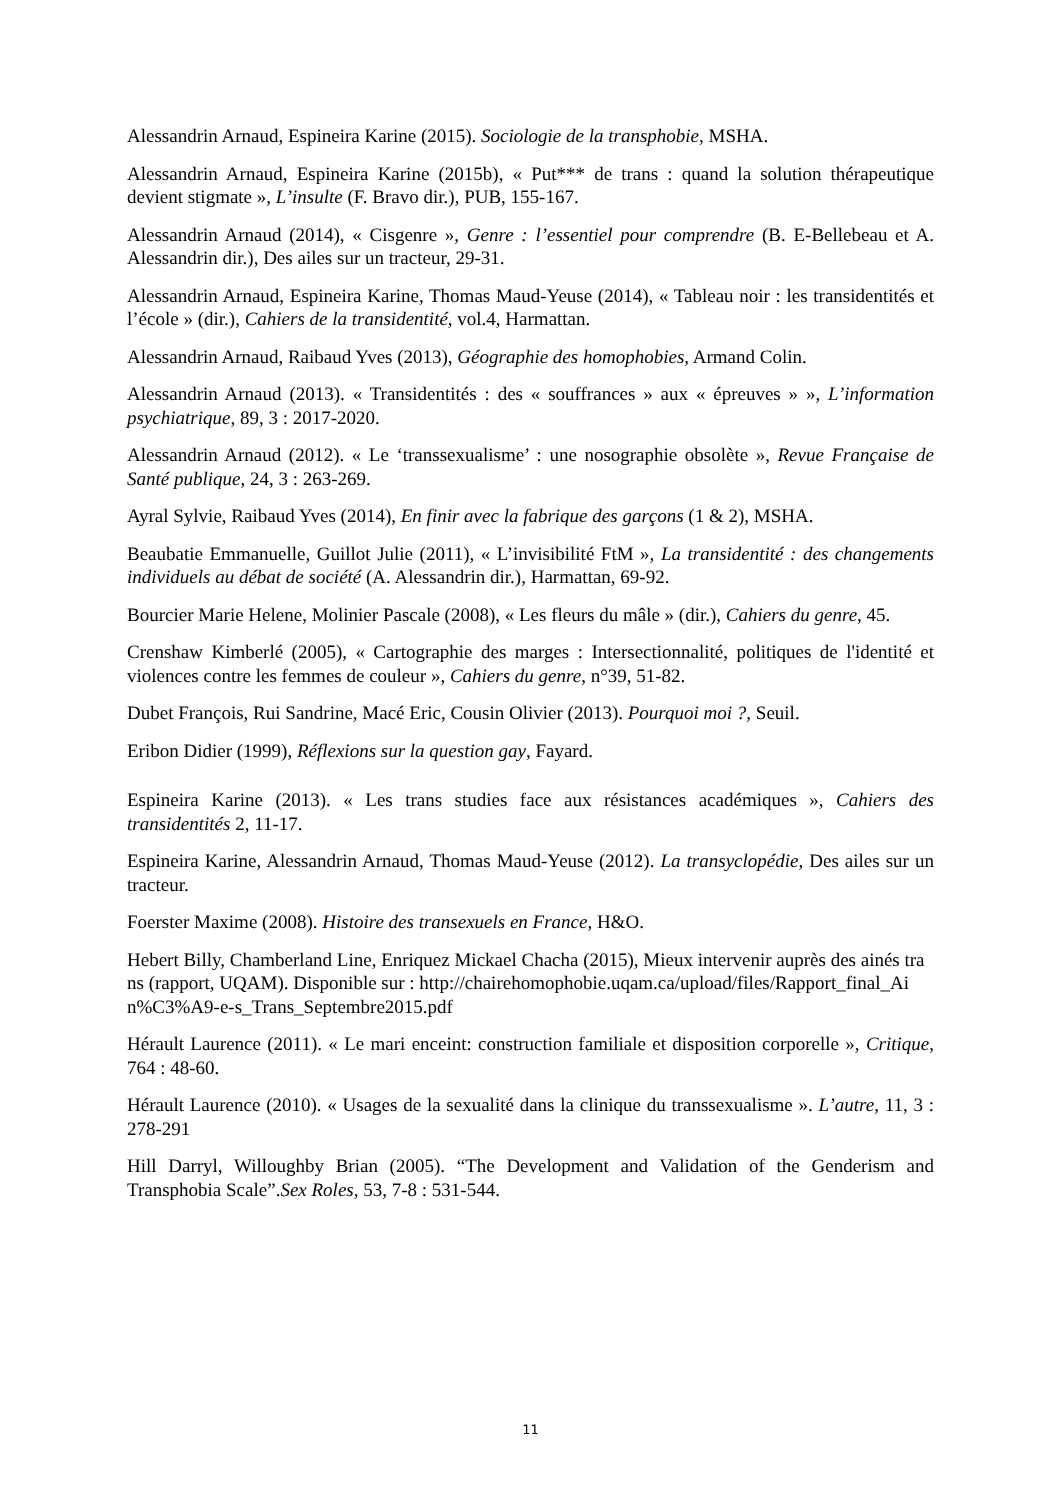Alessandrin Arnaud, Espineira Karine (2015). Sociologie de la transphobie, MSHA.
Alessandrin Arnaud, Espineira Karine (2015b), « Put*** de trans : quand la solution thérapeutique devient stigmate », L’insulte (F. Bravo dir.), PUB, 155-167.
Alessandrin Arnaud (2014), « Cisgenre », Genre : l’essentiel pour comprendre (B. E-Bellebeau et A. Alessandrin dir.), Des ailes sur un tracteur, 29-31.
Alessandrin Arnaud, Espineira Karine, Thomas Maud-Yeuse (2014), « Tableau noir : les transidentités et l’école » (dir.), Cahiers de la transidentité, vol.4, Harmattan.
Alessandrin Arnaud, Raibaud Yves (2013), Géographie des homophobies, Armand Colin.
Alessandrin Arnaud (2013). « Transidentités : des « souffrances » aux « épreuves » », L’information psychiatrique, 89, 3 : 2017-2020.
Alessandrin Arnaud (2012). « Le ‘transsexualisme’ : une nosographie obsolète », Revue Française de Santé publique, 24, 3 : 263-269.
Ayral Sylvie, Raibaud Yves (2014), En finir avec la fabrique des garçons (1 & 2), MSHA.
Beaubatie Emmanuelle, Guillot Julie (2011), « L’invisibilité FtM », La transidentité : des changements individuels au débat de société (A. Alessandrin dir.), Harmattan, 69-92.
Bourcier Marie Helene, Molinier Pascale (2008), « Les fleurs du mâle » (dir.), Cahiers du genre, 45.
Crenshaw Kimberlé (2005), « Cartographie des marges : Intersectionnalité, politiques de l'identité et violences contre les femmes de couleur », Cahiers du genre, n°39, 51-82.
Dubet François, Rui Sandrine, Macé Eric, Cousin Olivier (2013). Pourquoi moi ?, Seuil.
Eribon Didier (1999), Réflexions sur la question gay, Fayard.
Espineira Karine (2013). « Les trans studies face aux résistances académiques », Cahiers des transidentités 2, 11-17.
Espineira Karine, Alessandrin Arnaud, Thomas Maud-Yeuse (2012). La transyclopédie, Des ailes sur un tracteur.
Foerster Maxime (2008). Histoire des transexuels en France, H&O.
Hebert Billy, Chamberland Line, Enriquez Mickael Chacha (2015), Mieux intervenir auprès des ainés trans (rapport, UQAM). Disponible sur : http://chairehomophobie.uqam.ca/upload/files/Rapport_final_Ain%C3%A9-e-s_Trans_Septembre2015.pdf
Hérault Laurence (2011). « Le mari enceint: construction familiale et disposition corporelle », Critique, 764 : 48-60.
Hérault Laurence (2010). « Usages de la sexualité dans la clinique du transsexualisme ». L’autre, 11, 3 : 278-291
Hill Darryl, Willoughby Brian (2005). “The Development and Validation of the Genderism and Transphobia Scale”.Sex Roles, 53, 7-8 : 531-544.
11